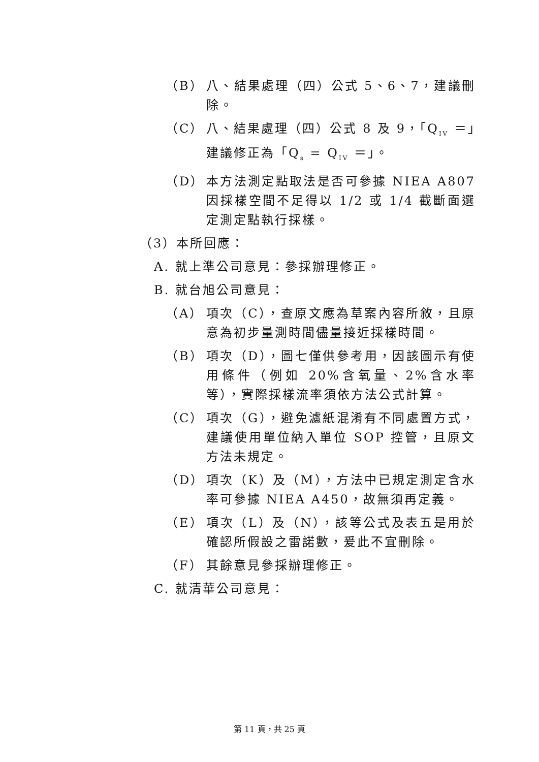（B） 八、結果處理（四）公式 5、6、7，建議刪除。
（C） 八、結果處理（四）公式 8 及 9，「Q<sub>IV</sub> ＝」建議修正為「Q<sub>s</sub> = Q<sub>IV</sub> ＝」。
（D） 本方法測定點取法是否可參據 NIEA A807 因採樣空間不足得以 1/2 或 1/4 截斷面選定測定點執行採樣。
（3）本所回應：
A. 就上準公司意見：參採辦理修正。
B. 就台旭公司意見：
（A） 項次（C），查原文應為草案內容所敘，且原意為初步量測時間儘量接近採樣時間。
（B） 項次（D），圖七僅供參考用，因該圖示有使用條件（例如 20%含氧量、2%含水率等），實際採樣流率須依方法公式計算。
（C） 項次（G），避免濾紙混淆有不同處置方式，建議使用單位納入單位 SOP 控管，且原文方法未規定。
（D） 項次（K）及（M），方法中已規定測定含水率可參據 NIEA A450，故無須再定義。
（E） 項次（L）及（N），該等公式及表五是用於確認所假設之雷諾數，爰此不宜刪除。
（F） 其餘意見參採辦理修正。
C. 就清華公司意見：
第 11 頁，共 25 頁